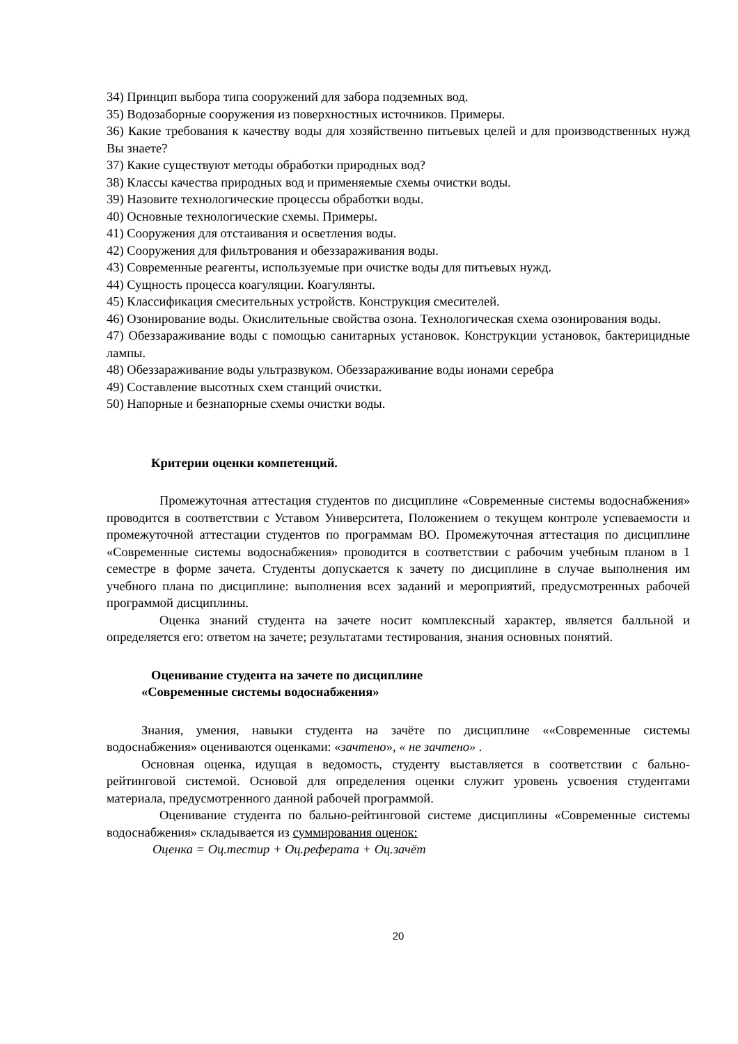34) Принцип выбора типа сооружений для забора подземных вод.
35) Водозаборные сооружения из поверхностных источников. Примеры.
36) Какие требования к качеству воды для хозяйственно питьевых целей и для производственных нужд Вы знаете?
37) Какие существуют методы обработки природных вод?
38) Классы качества природных вод и применяемые схемы очистки воды.
39) Назовите технологические процессы обработки воды.
40) Основные технологические схемы. Примеры.
41) Сооружения для отстаивания и осветления воды.
42) Сооружения для фильтрования и обеззараживания воды.
43) Современные реагенты, используемые при очистке воды для питьевых нужд.
44) Сущность процесса коагуляции. Коагулянты.
45) Классификация смесительных устройств. Конструкция смесителей.
46) Озонирование воды. Окислительные свойства озона. Технологическая схема озонирования воды.
47) Обеззараживание воды с помощью санитарных установок. Конструкции установок, бактерицидные лампы.
48) Обеззараживание воды ультразвуком. Обеззараживание воды ионами серебра
49) Составление высотных схем станций очистки.
50) Напорные и безнапорные схемы очистки воды.
Критерии оценки компетенций.
Промежуточная аттестация студентов по дисциплине «Современные системы водоснабжения» проводится в соответствии с Уставом Университета, Положением о текущем контроле успеваемости и промежуточной аттестации студентов по программам ВО. Промежуточная аттестация по дисциплине «Современные системы водоснабжения» проводится в соответствии с рабочим учебным планом в 1 семестре в форме зачета. Студенты допускается к зачету по дисциплине в случае выполнения им учебного плана по дисциплине: выполнения всех заданий и мероприятий, предусмотренных рабочей программой дисциплины.
Оценка знаний студента на зачете носит комплексный характер, является балльной и определяется его: ответом на зачете; результатами тестирования, знания основных понятий.
Оценивание студента на зачете по дисциплине
«Современные системы водоснабжения»
Знания, умения, навыки студента на зачёте по дисциплине ««Современные системы водоснабжения» оцениваются оценками: «зачтено», « не зачтено» .
Основная оценка, идущая в ведомость, студенту выставляется в соответствии с бально- рейтинговой системой. Основой для определения оценки служит уровень усвоения студентами материала, предусмотренного данной рабочей программой.
Оценивание студента по бально-рейтинговой системе дисциплины «Современные системы водоснабжения» складывается из суммирования оценок:
Оценка = Оц.тестир + Оц.реферата + Оц.зачёт
20